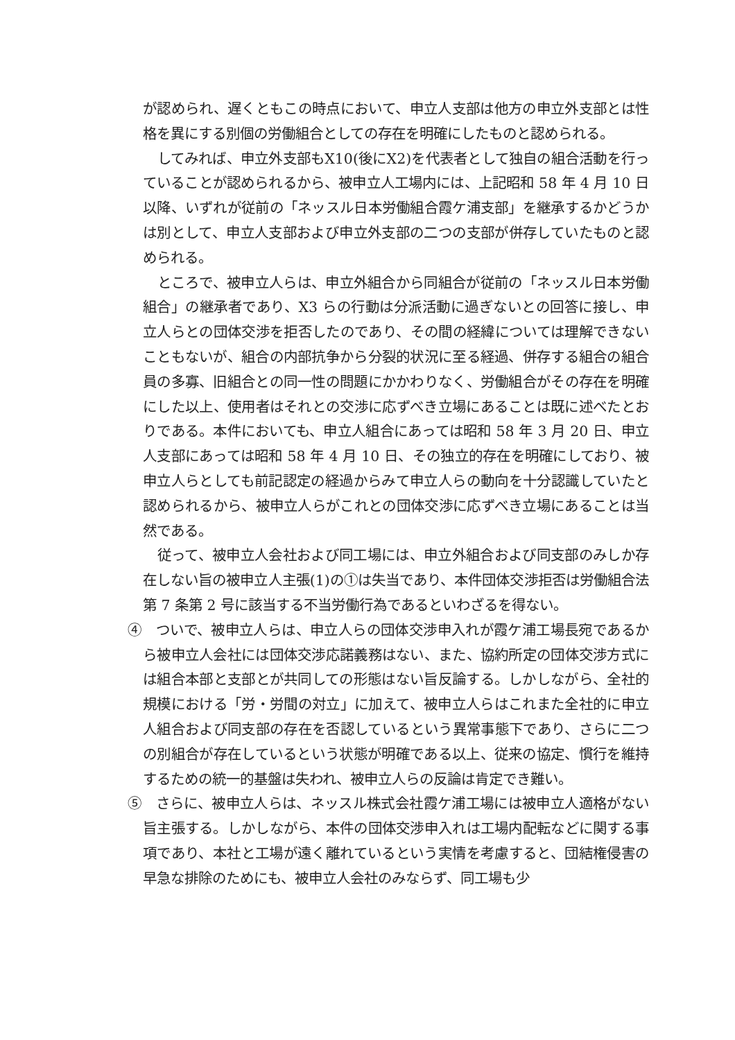が認められ、遅くともこの時点において、申立人支部は他方の申立外支部とは性格を異にする別個の労働組合としての存在を明確にしたものと認められる。
してみれば、申立外支部もX10(後にX2)を代表者として独自の組合活動を行っていることが認められるから、被申立人工場内には、上記昭和 58 年 4 月 10 日以降、いずれが従前の「ネッスル日本労働組合霞ケ浦支部」を継承するかどうかは別として、申立人支部および申立外支部の二つの支部が併存していたものと認められる。
ところで、被申立人らは、申立外組合から同組合が従前の「ネッスル日本労働組合」の継承者であり、X3 らの行動は分派活動に過ぎないとの回答に接し、申立人らとの団体交渉を拒否したのであり、その間の経緯については理解できないこともないが、組合の内部抗争から分裂的状況に至る経過、併存する組合の組合員の多寡、旧組合との同一性の問題にかかわりなく、労働組合がその存在を明確にした以上、使用者はそれとの交渉に応ずべき立場にあることは既に述べたとおりである。本件においても、申立人組合にあっては昭和 58 年 3 月 20 日、申立人支部にあっては昭和 58 年 4 月 10 日、その独立的存在を明確にしており、被申立人らとしても前記認定の経過からみて申立人らの動向を十分認識していたと認められるから、被申立人らがこれとの団体交渉に応ずべき立場にあることは当然である。
従って、被申立人会社および同工場には、申立外組合および同支部のみしか存在しない旨の被申立人主張(1)の①は失当であり、本件団体交渉拒否は労働組合法第 7 条第 2 号に該当する不当労働行為であるといわざるを得ない。
④　ついで、被申立人らは、申立人らの団体交渉申入れが霞ケ浦工場長宛であるから被申立人会社には団体交渉応諾義務はない、また、協約所定の団体交渉方式には組合本部と支部とが共同しての形態はない旨反論する。しかしながら、全社的規模における「労・労間の対立」に加えて、被申立人らはこれまた全社的に申立人組合および同支部の存在を否認しているという異常事態下であり、さらに二つの別組合が存在しているという状態が明確である以上、従来の協定、慣行を維持するための統一的基盤は失われ、被申立人らの反論は肯定でき難い。
⑤　さらに、被申立人らは、ネッスル株式会社霞ケ浦工場には被申立人適格がない旨主張する。しかしながら、本件の団体交渉申入れは工場内配転などに関する事項であり、本社と工場が遠く離れているという実情を考慮すると、団結権侵害の早急な排除のためにも、被申立人会社のみならず、同工場も少